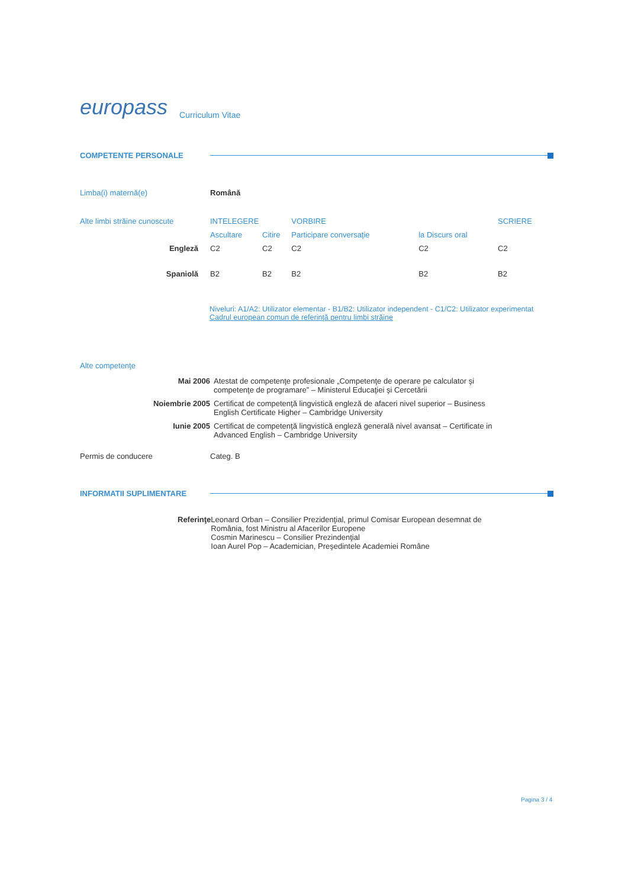europass Curriculum Vitae
COMPETENTE PERSONALE
Limba(i) maternă(e) Română
| Alte limbi străine cunoscute | INTELEGERE | | VORBIRE | | SCRIERE |
| | Ascultare | Citire | Participare conversaţie | la Discurs oral | |
| Engleză | C2 | C2 | C2 | C2 | C2 |
| Spaniolă | B2 | B2 | B2 | B2 | B2 |
Niveluri: A1/A2: Utilizator elementar - B1/B2: Utilizator independent - C1/C2: Utilizator experimentat
Cadrul european comun de referinţă pentru limbi străine
Alte competenţe
| Mai 2006 | Atestat de competenţe profesionale „Competenţe de operare pe calculator şi competenţe de programare” – Ministerul Educaţiei şi Cercetării |
| Noiembrie 2005 | Certificat de competenţă lingvistică engleză de afaceri nivel superior – Business English Certificate Higher – Cambridge University |
| Iunie 2005 | Certificat de competenţă lingvistică engleză generală nivel avansat – Certificate in Advanced English – Cambridge University |
Permis de conducere Categ. B
INFORMATII SUPLIMENTARE
Referinţe Leonard Orban – Consilier Prezidenţial, primul Comisar European desemnat de România, fost Ministru al Afacerilor Europene
Cosmin Marinescu – Consilier Prezindenţial
Ioan Aurel Pop – Academician, Preşedintele Academiei Române
Pagina 3 / 4